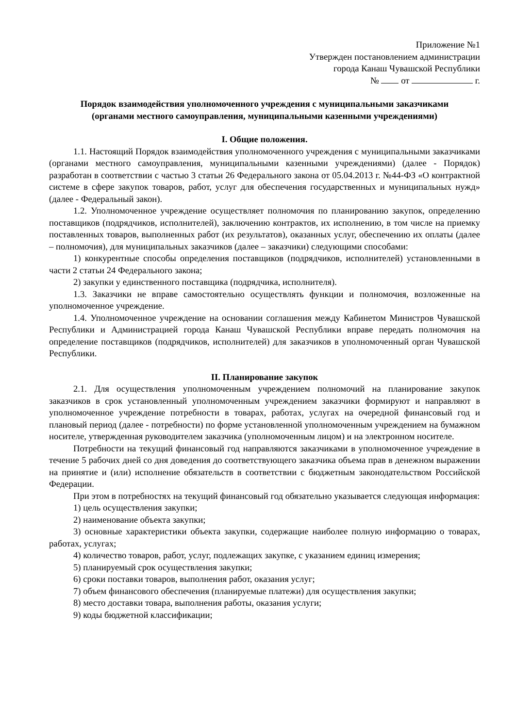Приложение №1
Утвержден постановлением администрации
города Канаш Чувашской Республики
№ от г.
Порядок взаимодействия уполномоченного учреждения с муниципальными заказчиками
(органами местного самоуправления, муниципальными казенными учреждениями)
I. Общие положения.
1.1. Настоящий Порядок взаимодействия уполномоченного учреждения с муниципальными заказчиками (органами местного самоуправления, муниципальными казенными учреждениями) (далее - Порядок) разработан в соответствии с частью 3 статьи 26 Федерального закона от 05.04.2013 г. №44-ФЗ «О контрактной системе в сфере закупок товаров, работ, услуг для обеспечения государственных и муниципальных нужд» (далее - Федеральный закон).
1.2. Уполномоченное учреждение осуществляет полномочия по планированию закупок, определению поставщиков (подрядчиков, исполнителей), заключению контрактов, их исполнению, в том числе на приемку поставленных товаров, выполненных работ (их результатов), оказанных услуг, обеспечению их оплаты (далее – полномочия), для муниципальных заказчиков (далее – заказчики) следующими способами:
1) конкурентные способы определения поставщиков (подрядчиков, исполнителей) установленными в части 2 статьи 24 Федерального закона;
2) закупки у единственного поставщика (подрядчика, исполнителя).
1.3. Заказчики не вправе самостоятельно осуществлять функции и полномочия, возложенные на уполномоченное учреждение.
1.4. Уполномоченное учреждение на основании соглашения между Кабинетом Министров Чувашской Республики и Администрацией города Канаш Чувашской Республики вправе передать полномочия на определение поставщиков (подрядчиков, исполнителей) для заказчиков в уполномоченный орган Чувашской Республики.
II. Планирование закупок
2.1. Для осуществления уполномоченным учреждением полномочий на планирование закупок заказчиков в срок установленный уполномоченным учреждением заказчики формируют и направляют в уполномоченное учреждение потребности в товарах, работах, услугах на очередной финансовый год и плановый период (далее - потребности) по форме установленной уполномоченным учреждением на бумажном носителе, утвержденная руководителем заказчика (уполномоченным лицом) и на электронном носителе.
Потребности на текущий финансовый год направляются заказчиками в уполномоченное учреждение в течение 5 рабочих дней со дня доведения до соответствующего заказчика объема прав в денежном выражении на принятие и (или) исполнение обязательств в соответствии с бюджетным законодательством Российской Федерации.
При этом в потребностях на текущий финансовый год обязательно указывается следующая информация:
1) цель осуществления закупки;
2) наименование объекта закупки;
3) основные характеристики объекта закупки, содержащие наиболее полную информацию о товарах, работах, услугах;
4) количество товаров, работ, услуг, подлежащих закупке, с указанием единиц измерения;
5) планируемый срок осуществления закупки;
6) сроки поставки товаров, выполнения работ, оказания услуг;
7) объем финансового обеспечения (планируемые платежи) для осуществления закупки;
8) место доставки товара, выполнения работы, оказания услуги;
9) коды бюджетной классификации;